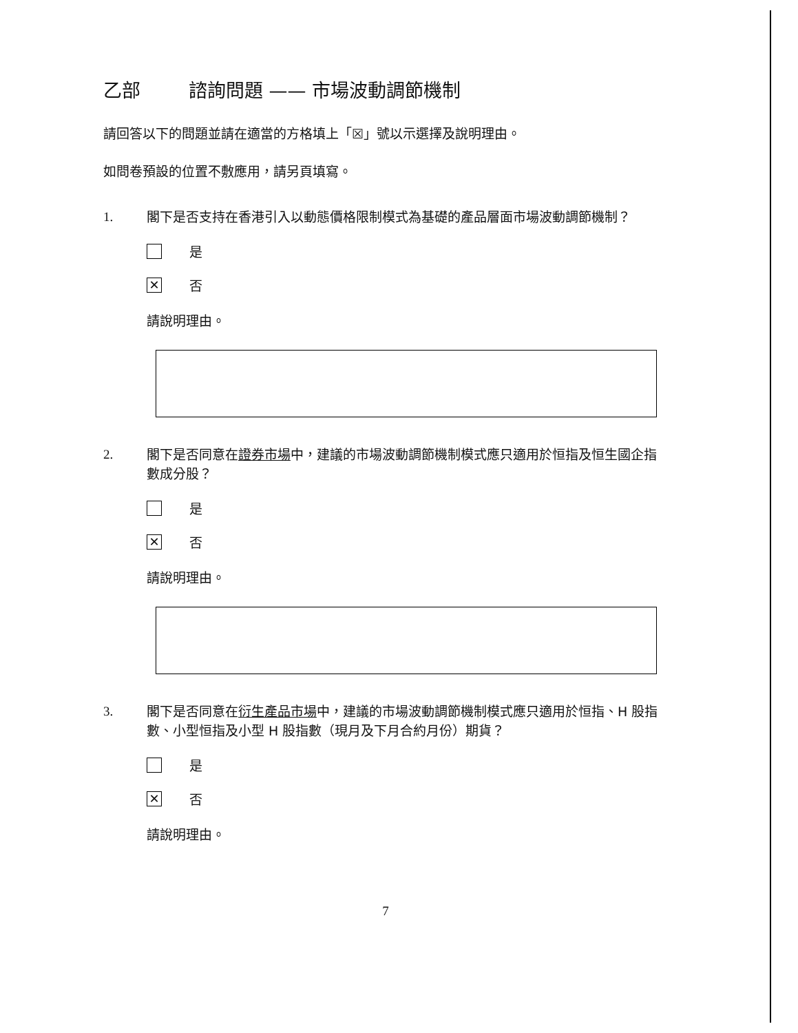乙部 諮詢問題 —— 市場波動調節機制
請回答以下的問題並請在適當的方格填上「☒」號以示選擇及說明理由。
如問卷預設的位置不敷應用，請另頁填寫。
1. 閣下是否支持在香港引入以動態價格限制模式為基礎的產品層面市場波動調節機制？
是
✕ 否
請說明理由。
2. 閣下是否同意在證券市場中，建議的市場波動調節機制模式應只適用於恒指及恒生國企指數成分股？
是
✕ 否
請說明理由。
3. 閣下是否同意在衍生產品市場中，建議的市場波動調節機制模式應只適用於恒指、H 股指數、小型恒指及小型 H 股指數（現月及下月合約月份）期貨？
是
✕ 否
請說明理由。
7